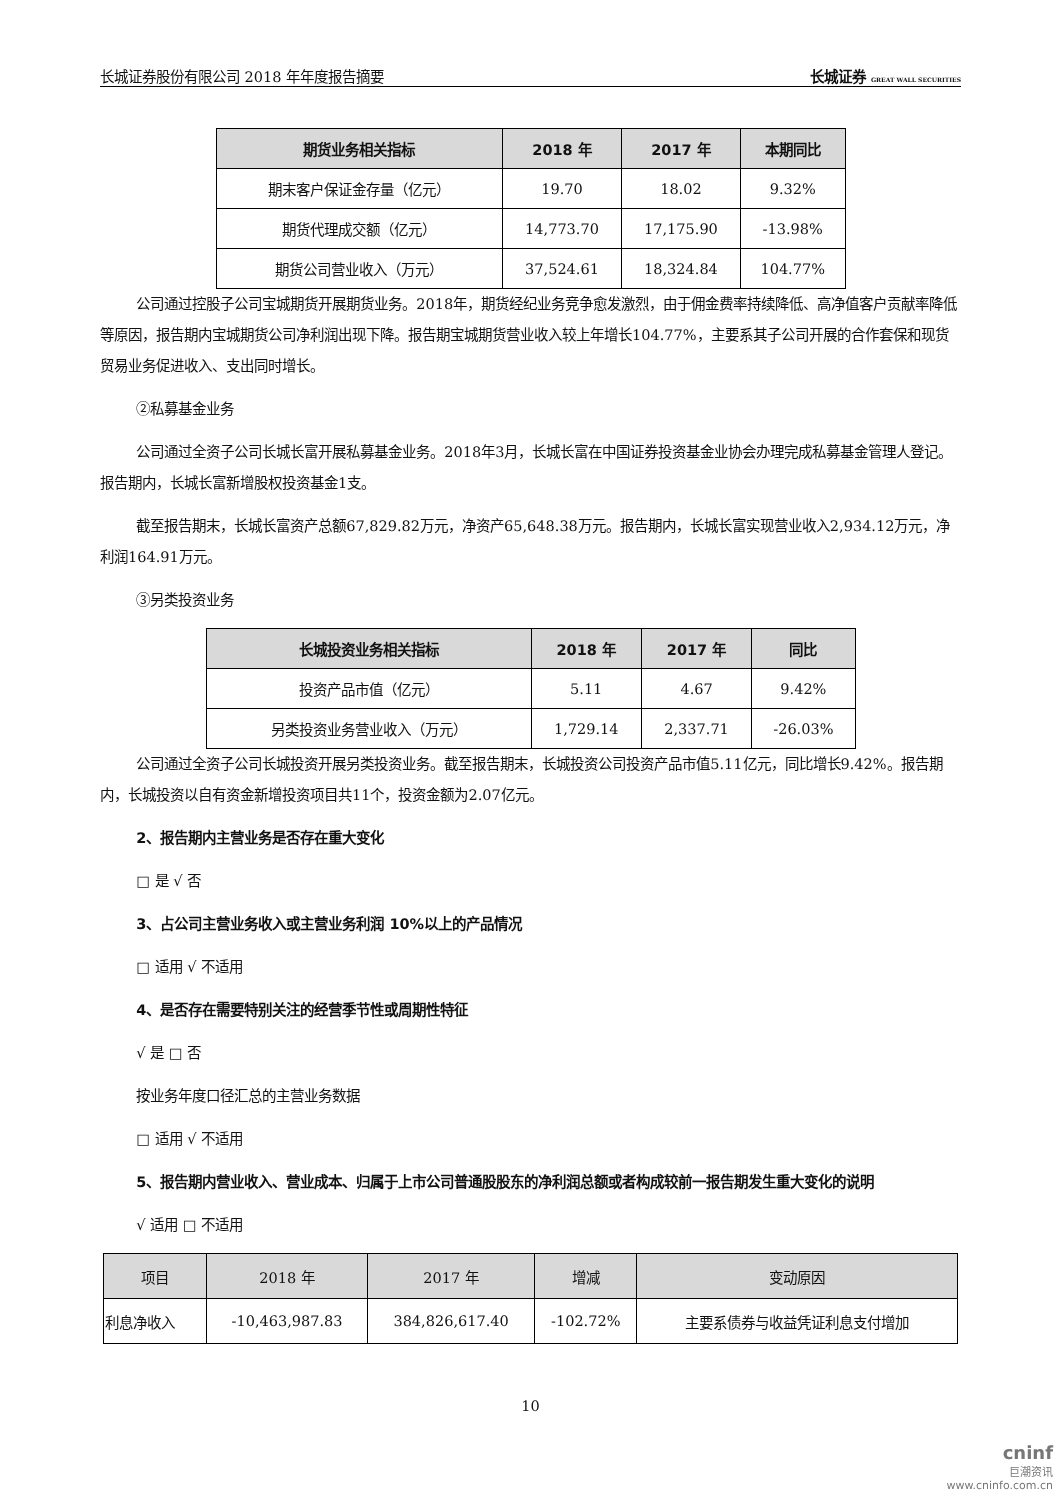长城证券股份有限公司 2018 年年度报告摘要 长城证券 GREAT WALL SECURITIES
| 期货业务相关指标 | 2018 年 | 2017 年 | 本期同比 |
| --- | --- | --- | --- |
| 期末客户保证金存量（亿元） | 19.70 | 18.02 | 9.32% |
| 期货代理成交额（亿元） | 14,773.70 | 17,175.90 | -13.98% |
| 期货公司营业收入（万元） | 37,524.61 | 18,324.84 | 104.77% |
公司通过控股子公司宝城期货开展期货业务。2018年，期货经纪业务竞争愈发激烈，由于佣金费率持续降低、高净值客户贡献率降低等原因，报告期内宝城期货公司净利润出现下降。报告期宝城期货营业收入较上年增长104.77%，主要系其子公司开展的合作套保和现货贸易业务促进收入、支出同时增长。
②私募基金业务
公司通过全资子公司长城长富开展私募基金业务。2018年3月，长城长富在中国证券投资基金业协会办理完成私募基金管理人登记。报告期内，长城长富新增股权投资基金1支。
截至报告期末，长城长富资产总额67,829.82万元，净资产65,648.38万元。报告期内，长城长富实现营业收入2,934.12万元，净利润164.91万元。
③另类投资业务
| 长城投资业务相关指标 | 2018 年 | 2017 年 | 同比 |
| --- | --- | --- | --- |
| 投资产品市值（亿元） | 5.11 | 4.67 | 9.42% |
| 另类投资业务营业收入（万元） | 1,729.14 | 2,337.71 | -26.03% |
公司通过全资子公司长城投资开展另类投资业务。截至报告期末，长城投资公司投资产品市值5.11亿元，同比增长9.42%。报告期内，长城投资以自有资金新增投资项目共11个，投资金额为2.07亿元。
2、报告期内主营业务是否存在重大变化
□ 是 √ 否
3、占公司主营业务收入或主营业务利润 10%以上的产品情况
□ 适用 √ 不适用
4、是否存在需要特别关注的经营季节性或周期性特征
√ 是 □ 否
按业务年度口径汇总的主营业务数据
□ 适用 √ 不适用
5、报告期内营业收入、营业成本、归属于上市公司普通股股东的净利润总额或者构成较前一报告期发生重大变化的说明
√ 适用 □ 不适用
| 项目 | 2018 年 | 2017 年 | 增减 | 变动原因 |
| 利息净收入 | -10,463,987.83 | 384,826,617.40 | -102.72% | 主要系债券与收益凭证利息支付增加 |
10
cninf
巨潮资讯
www.cninfo.com.cn